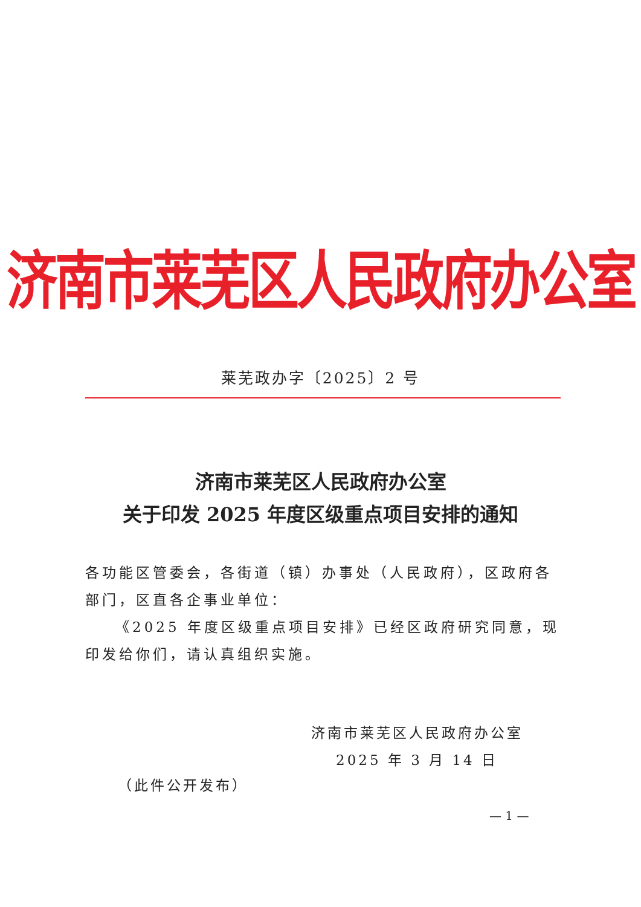济南市莱芜区人民政府办公室
莱芜政办字〔2025〕2 号
济南市莱芜区人民政府办公室
关于印发 2025 年度区级重点项目安排的通知
各功能区管委会，各街道（镇）办事处（人民政府），区政府各部门，区直各企事业单位：
《2025 年度区级重点项目安排》已经区政府研究同意，现印发给你们，请认真组织实施。
济南市莱芜区人民政府办公室
2025 年 3 月 14 日
（此件公开发布）
— 1 —